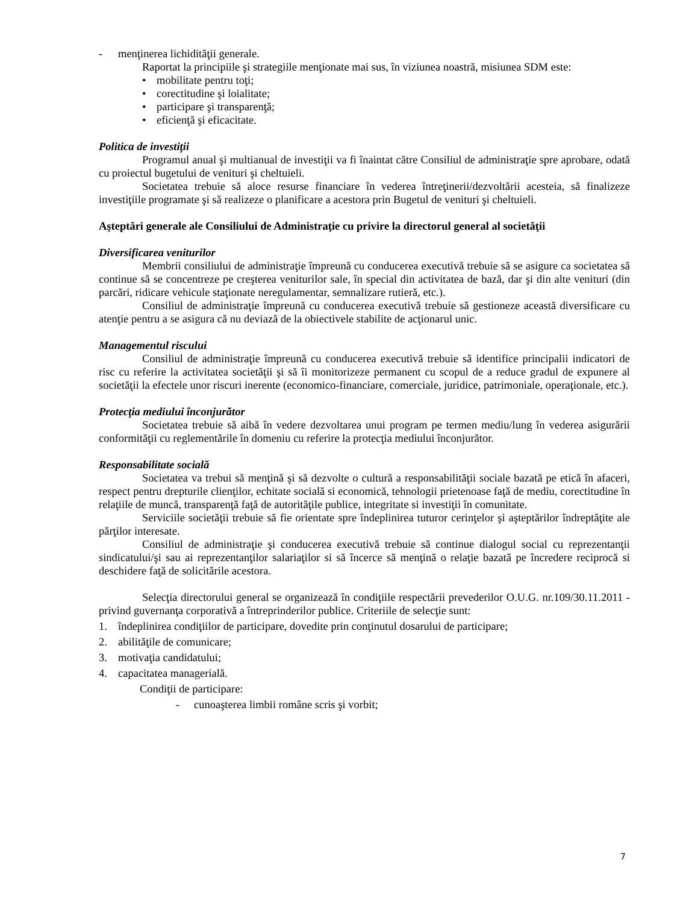- menţinerea lichidităţii generale.
Raportat la principiile şi strategiile menţionate mai sus, în viziunea noastră, misiunea SDM este:
• mobilitate pentru toţi;
• corectitudine şi loialitate;
• participare şi transparenţă;
• eficienţă şi eficacitate.
Politica de investiţii
Programul anual şi multianual de investiţii va fi înaintat către Consiliul de administraţie spre aprobare, odată cu proiectul bugetului de venituri şi cheltuieli.
Societatea trebuie să aloce resurse financiare în vederea întreţinerii/dezvoltării acesteia, să finalizeze investiţiile programate şi să realizeze o planificare a acestora prin Bugetul de venituri şi cheltuieli.
Aşteptări generale ale Consiliului de Administraţie cu privire la directorul general al societăţii
Diversificarea veniturilor
Membrii consiliului de administraţie împreună cu conducerea executivă trebuie să se asigure ca societatea să continue să se concentreze pe creşterea veniturilor sale, în special din activitatea de bază, dar şi din alte venituri (din parcări, ridicare vehicule staţionate neregulamentar, semnalizare rutieră, etc.).
Consiliul de administraţie împreună cu conducerea executivă trebuie să gestioneze această diversificare cu atenţie pentru a se asigura că nu deviază de la obiectivele stabilite de acţionarul unic.
Managementul riscului
Consiliul de administraţie împreună cu conducerea executivă trebuie să identifice principalii indicatori de risc cu referire la activitatea societăţii şi să îi monitorizeze permanent cu scopul de a reduce gradul de expunere al societăţii la efectele unor riscuri inerente (economico-financiare, comerciale, juridice, patrimoniale, operaţionale, etc.).
Protecţia mediului înconjurător
Societatea trebuie să aibă în vedere dezvoltarea unui program pe termen mediu/lung în vederea asigurării conformităţii cu reglementările în domeniu cu referire la protecţia mediului înconjurător.
Responsabilitate socială
Societatea va trebui să menţină şi să dezvolte o cultură a responsabilităţii sociale bazată pe etică în afaceri, respect pentru drepturile clienţilor, echitate socială si economică, tehnologii prietenoase faţă de mediu, corectitudine în relaţiile de muncă, transparenţă faţă de autorităţile publice, integritate si investiţii în comunitate.
Serviciile societăţii trebuie să fie orientate spre îndeplinirea tuturor cerinţelor şi aşteptărilor îndreptăţite ale părţilor interesate.
Consiliul de administraţie şi conducerea executivă trebuie să continue dialogul social cu reprezentanţii sindicatului/şi sau ai reprezentanţilor salariaţilor si să încerce să menţină o relaţie bazată pe încredere reciprocă si deschidere faţă de solicitările acestora.
Selecţia directorului general se organizează în condiţiile respectării prevederilor O.U.G. nr.109/30.11.2011 - privind guvernanţa corporativă a întreprinderilor publice. Criteriile de selecţie sunt:
1. îndeplinirea condiţiilor de participare, dovedite prin conţinutul dosarului de participare;
2. abilităţile de comunicare;
3. motivaţia candidatului;
4. capacitatea managerială.
Condiţii de participare:
- cunoaşterea limbii române scris şi vorbit;
7